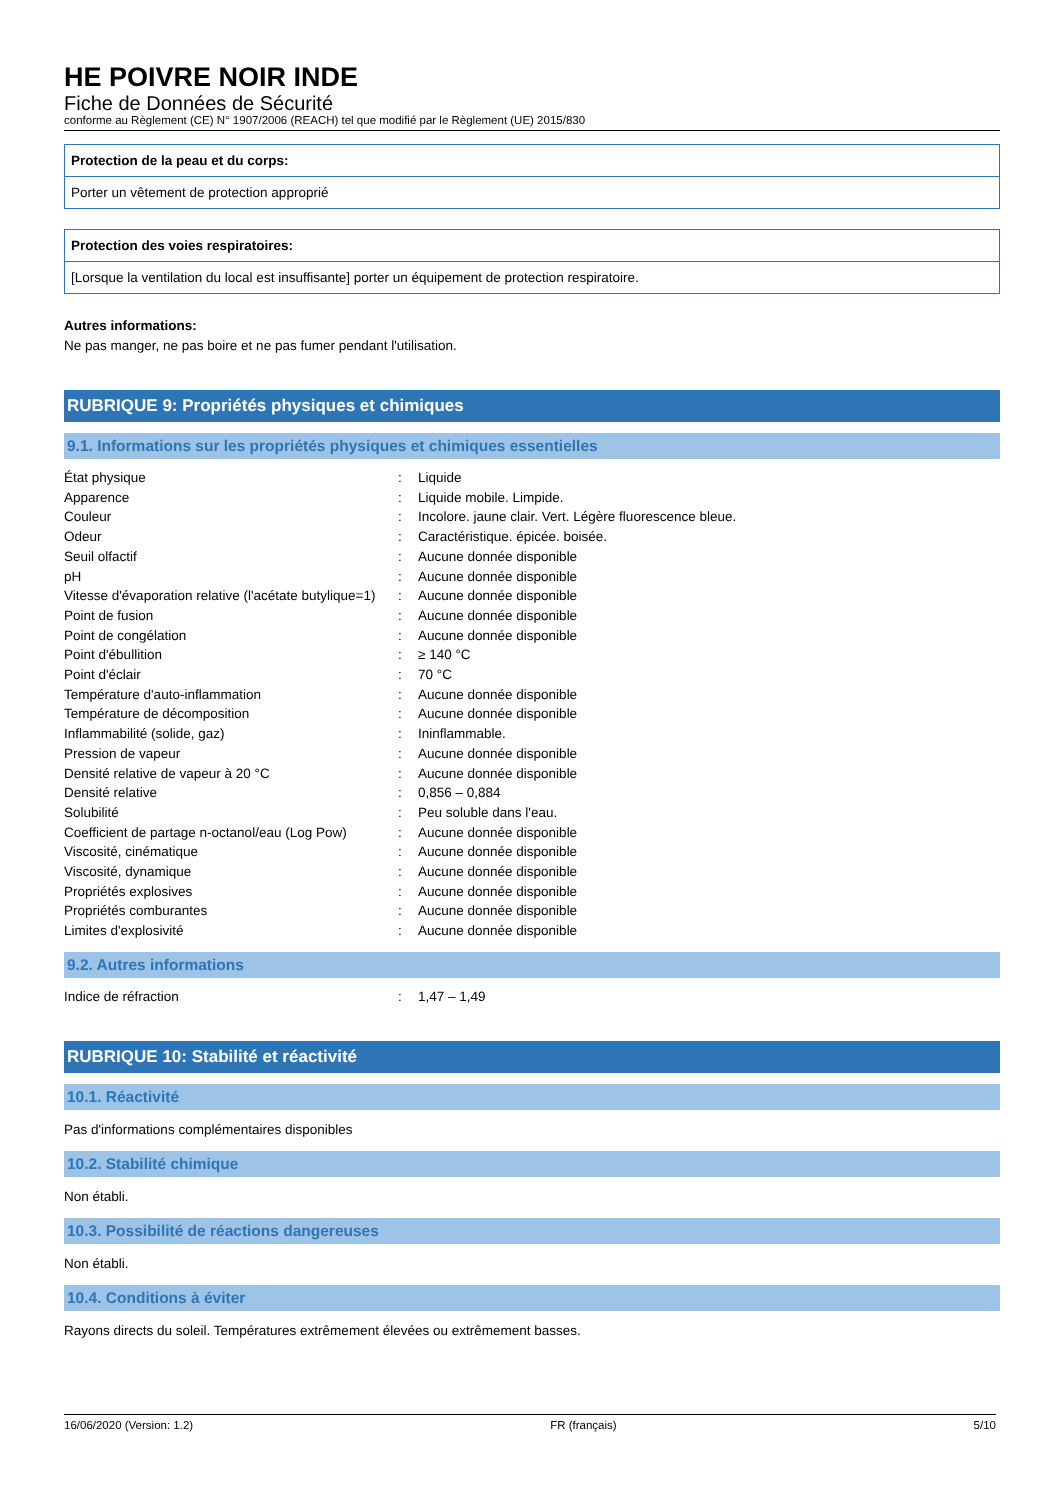HE POIVRE NOIR INDE
Fiche de Données de Sécurité
conforme au Règlement (CE) N° 1907/2006 (REACH) tel que modifié par le Règlement (UE) 2015/830
Protection de la peau et du corps:
Porter un vêtement de protection approprié
Protection des voies respiratoires:
[Lorsque la ventilation du local est insuffisante] porter un équipement de protection respiratoire.
Autres informations:
Ne pas manger, ne pas boire et ne pas fumer pendant l'utilisation.
RUBRIQUE 9: Propriétés physiques et chimiques
9.1. Informations sur les propriétés physiques et chimiques essentielles
| État physique | : | Liquide |
| Apparence | : | Liquide mobile. Limpide. |
| Couleur | : | Incolore. jaune clair. Vert. Légère fluorescence bleue. |
| Odeur | : | Caractéristique. épicée. boisée. |
| Seuil olfactif | : | Aucune donnée disponible |
| pH | : | Aucune donnée disponible |
| Vitesse d'évaporation relative (l'acétate butylique=1) | : | Aucune donnée disponible |
| Point de fusion | : | Aucune donnée disponible |
| Point de congélation | : | Aucune donnée disponible |
| Point d'ébullition | : | ≥ 140 °C |
| Point d'éclair | : | 70 °C |
| Température d'auto-inflammation | : | Aucune donnée disponible |
| Température de décomposition | : | Aucune donnée disponible |
| Inflammabilité (solide, gaz) | : | Ininflammable. |
| Pression de vapeur | : | Aucune donnée disponible |
| Densité relative de vapeur à 20 °C | : | Aucune donnée disponible |
| Densité relative | : | 0,856 – 0,884 |
| Solubilité | : | Peu soluble dans l'eau. |
| Coefficient de partage n-octanol/eau (Log Pow) | : | Aucune donnée disponible |
| Viscosité, cinématique | : | Aucune donnée disponible |
| Viscosité, dynamique | : | Aucune donnée disponible |
| Propriétés explosives | : | Aucune donnée disponible |
| Propriétés comburantes | : | Aucune donnée disponible |
| Limites d'explosivité | : | Aucune donnée disponible |
9.2. Autres informations
| Indice de réfraction | : | 1,47 – 1,49 |
RUBRIQUE 10: Stabilité et réactivité
10.1. Réactivité
Pas d'informations complémentaires disponibles
10.2. Stabilité chimique
Non établi.
10.3. Possibilité de réactions dangereuses
Non établi.
10.4. Conditions à éviter
Rayons directs du soleil. Températures extrêmement élevées ou extrêmement basses.
16/06/2020 (Version: 1.2) FR (français) 5/10